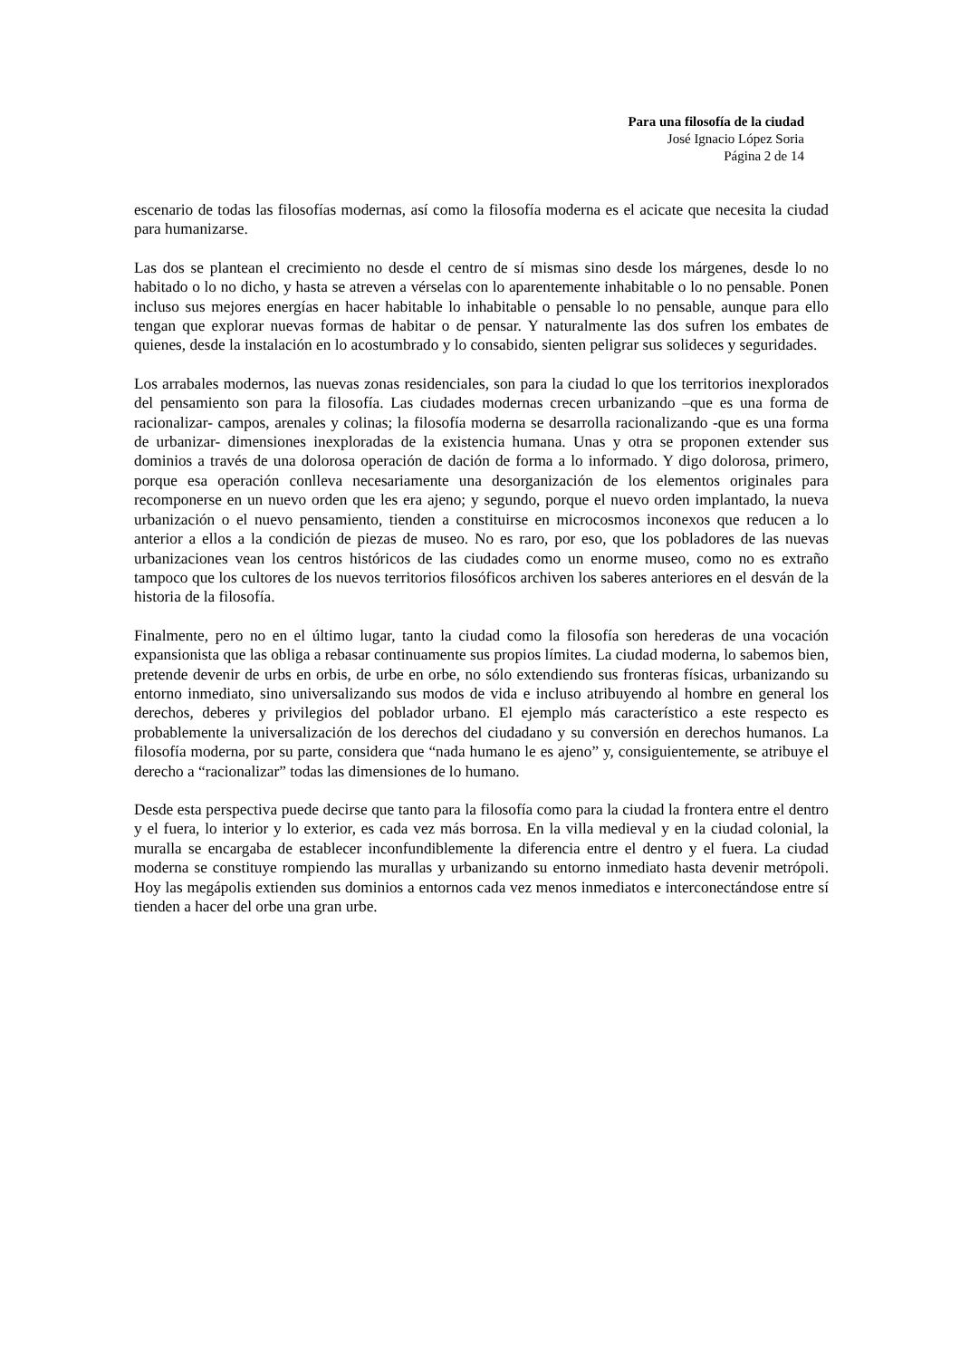Para una filosofía de la ciudad
José Ignacio López Soria
Página 2 de 14
escenario de todas las filosofías modernas, así como la filosofía moderna es el acicate que necesita la ciudad para humanizarse.
Las dos se plantean el crecimiento no desde el centro de sí mismas sino desde los márgenes, desde lo no habitado o lo no dicho, y hasta se atreven a vérselas con lo aparentemente inhabitable o lo no pensable. Ponen incluso sus mejores energías en hacer habitable lo inhabitable o pensable lo no pensable, aunque para ello tengan que explorar nuevas formas de habitar o de pensar. Y naturalmente las dos sufren los embates de quienes, desde la instalación en lo acostumbrado y lo consabido, sienten peligrar sus solideces y seguridades.
Los arrabales modernos, las nuevas zonas residenciales, son para la ciudad lo que los territorios inexplorados del pensamiento son para la filosofía. Las ciudades modernas crecen urbanizando –que es una forma de racionalizar- campos, arenales y colinas; la filosofía moderna se desarrolla racionalizando -que es una forma de urbanizar- dimensiones inexploradas de la existencia humana. Unas y otra se proponen extender sus dominios a través de una dolorosa operación de dación de forma a lo informado. Y digo dolorosa, primero, porque esa operación conlleva necesariamente una desorganización de los elementos originales para recomponerse en un nuevo orden que les era ajeno; y segundo, porque el nuevo orden implantado, la nueva urbanización o el nuevo pensamiento, tienden a constituirse en microcosmos inconexos que reducen a lo anterior a ellos a la condición de piezas de museo. No es raro, por eso, que los pobladores de las nuevas urbanizaciones vean los centros históricos de las ciudades como un enorme museo, como no es extraño tampoco que los cultores de los nuevos territorios filosóficos archiven los saberes anteriores en el desván de la historia de la filosofía.
Finalmente, pero no en el último lugar, tanto la ciudad como la filosofía son herederas de una vocación expansionista que las obliga a rebasar continuamente sus propios límites. La ciudad moderna, lo sabemos bien, pretende devenir de urbs en orbis, de urbe en orbe, no sólo extendiendo sus fronteras físicas, urbanizando su entorno inmediato, sino universalizando sus modos de vida e incluso atribuyendo al hombre en general los derechos, deberes y privilegios del poblador urbano. El ejemplo más característico a este respecto es probablemente la universalización de los derechos del ciudadano y su conversión en derechos humanos. La filosofía moderna, por su parte, considera que “nada humano le es ajeno” y, consiguientemente, se atribuye el derecho a “racionalizar” todas las dimensiones de lo humano.
Desde esta perspectiva puede decirse que tanto para la filosofía como para la ciudad la frontera entre el dentro y el fuera, lo interior y lo exterior, es cada vez más borrosa. En la villa medieval y en la ciudad colonial, la muralla se encargaba de establecer inconfundiblemente la diferencia entre el dentro y el fuera. La ciudad moderna se constituye rompiendo las murallas y urbanizando su entorno inmediato hasta devenir metrópoli. Hoy las megápolis extienden sus dominios a entornos cada vez menos inmediatos e interconectándose entre sí tienden a hacer del orbe una gran urbe.